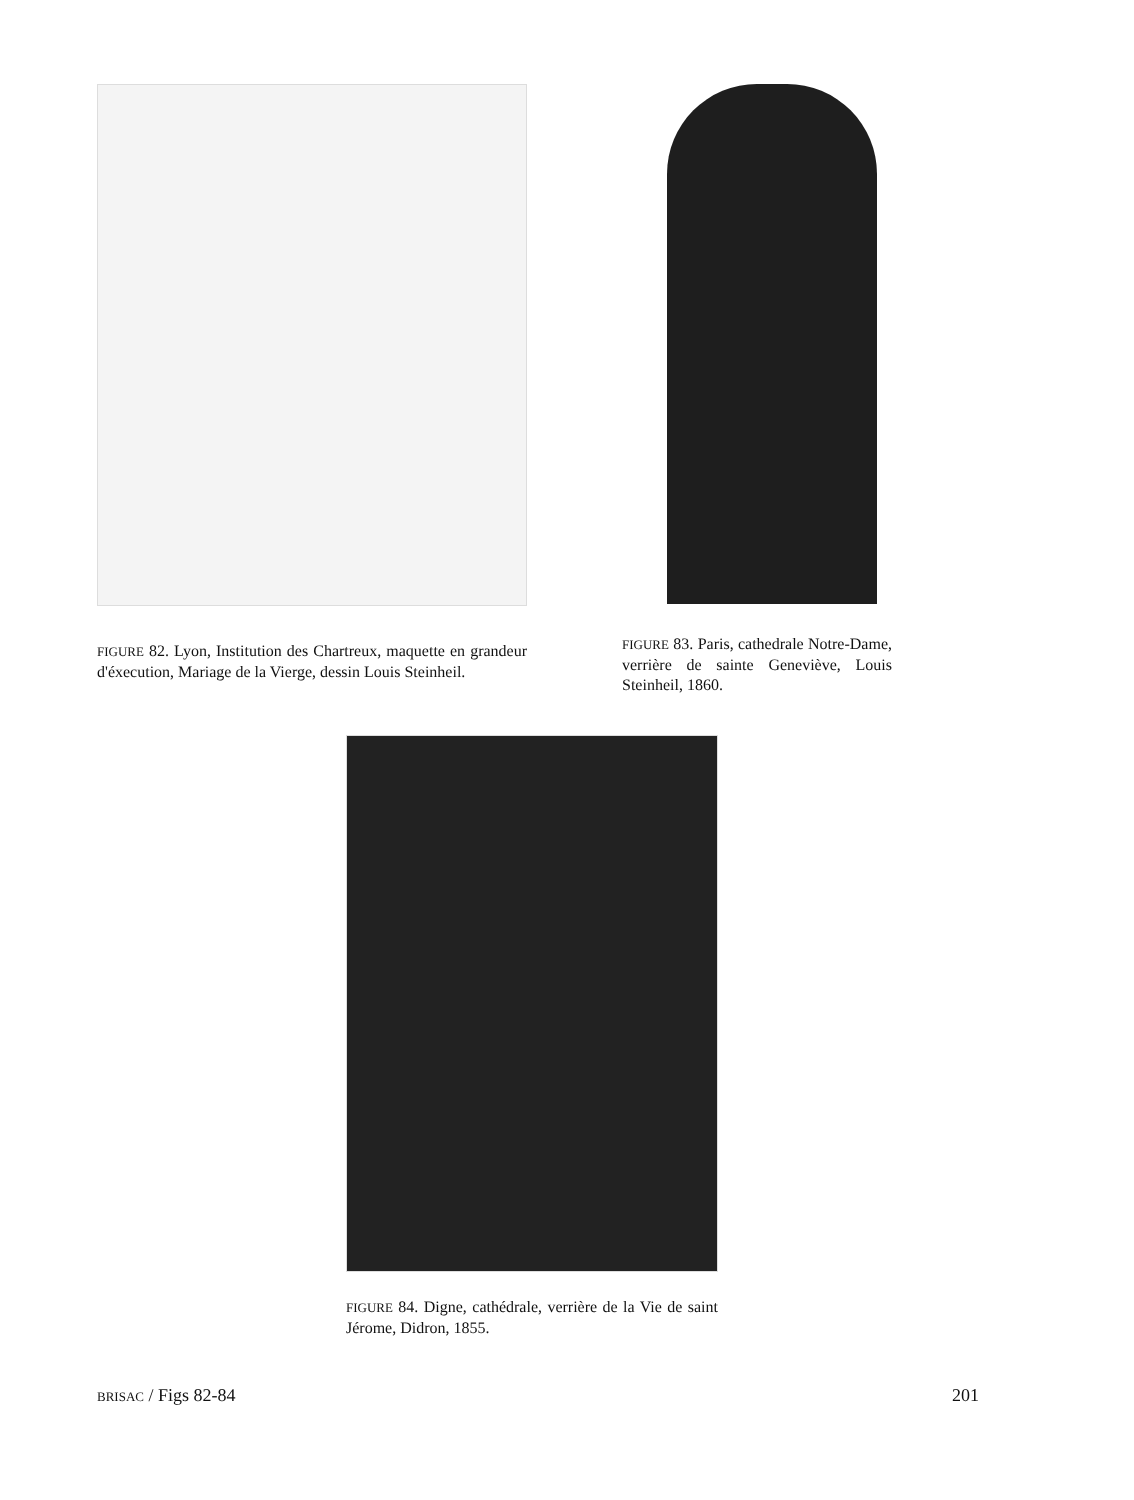FIGURE 82. Lyon, Institution des Chartreux, maquette en grandeur d'éxecution, Mariage de la Vierge, dessin Louis Steinheil.
FIGURE 83. Paris, cathedrale Notre-Dame, verrière de sainte Geneviève, Louis Steinheil, 1860.
FIGURE 84. Digne, cathédrale, verrière de la Vie de saint Jérome, Didron, 1855.
BRISAC / Figs 82-84 201